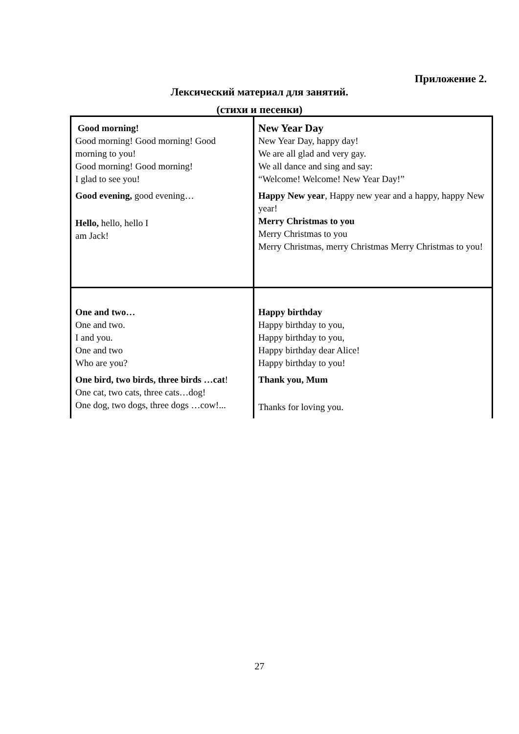Приложение 2.
Лексический материал для занятий.
(стихи и песенки)
| Good morning! Good morning! Good morning! Good morning to you! Good morning! Good morning! I glad to see you! Good evening, good evening… Hello, hello, hello I am Jack! | New Year Day New Year Day, happy day! We are all glad and very gay. We all dance and sing and say: “Welcome! Welcome! New Year Day!” Happy New year , Happy new year and a happy, happy New year! Merry Christmas to you Merry Christmas to you Merry Christmas, merry Christmas Merry Christmas to you! |
| One and two… One and two. I and you. One and two Who are you? One bird, two birds, three birds …cat ! One cat, two cats, three cats…dog! One dog, two dogs, three dogs …cow!... | Happy birthday Happy birthday to you, Happy birthday to you, Happy birthday dear Alice! Happy birthday to you! Thank you, Mum Thanks for loving you. |
27